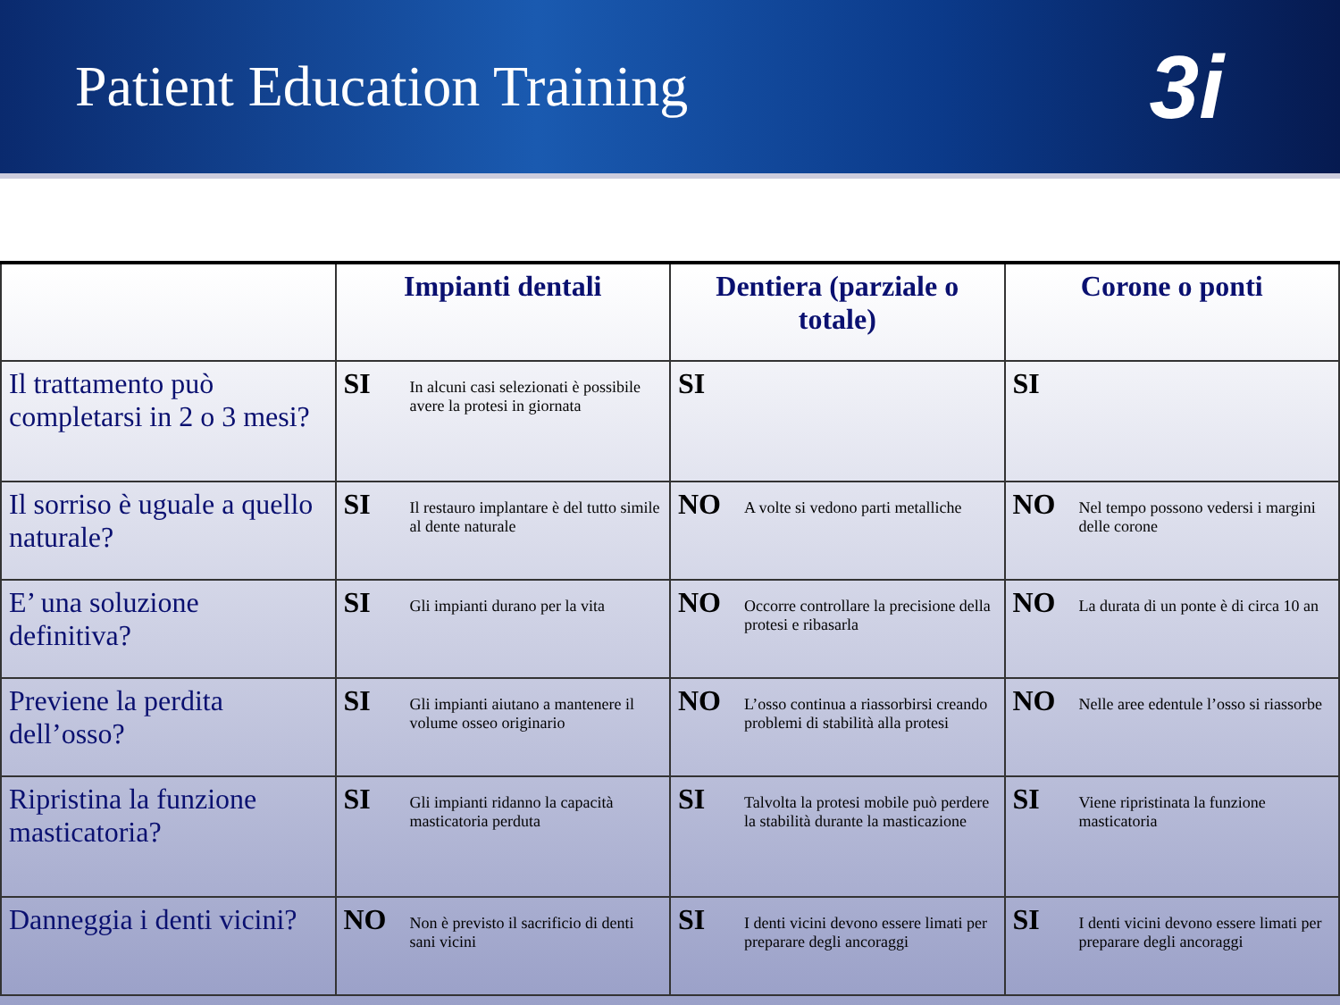Patient Education Training
3i
| | Impianti dentali | Dentiera (parziale o totale) | Corone o ponti |
| --- | --- | --- | --- |
| Il trattamento può completarsi in 2 o 3 mesi? | SI In alcuni casi selezionati è possibile avere la protesi in giornata | SI | SI |
| Il sorriso è uguale a quello naturale? | SI Il restauro implantare è del tutto simile al dente naturale | NO A volte si vedono parti metalliche | NO Nel tempo possono vedersi i margini delle corone |
| E’ una soluzione definitiva? | SI Gli impianti durano per la vita | NO Occorre controllare la precisione della protesi e ribasarla | NO La durata di un ponte è di circa 10 an |
| Previene la perdita dell’osso? | SI Gli impianti aiutano a mantenere il volume osseo originario | NO L’osso continua a riassorbirsi creando problemi di stabilità alla protesi | NO Nelle aree edentule l’osso si riassorbe |
| Ripristina la funzione masticatoria? | SI Gli impianti ridanno la capacità masticatoria perduta | SI Talvolta la protesi mobile può perdere la stabilità durante la masticazione | SI Viene ripristinata la funzione masticatoria |
| Danneggia i denti vicini? | NO Non è previsto il sacrificio di denti sani vicini | SI I denti vicini devono essere limati per preparare degli ancoraggi | SI I denti vicini devono essere limati per preparare degli ancoraggi |